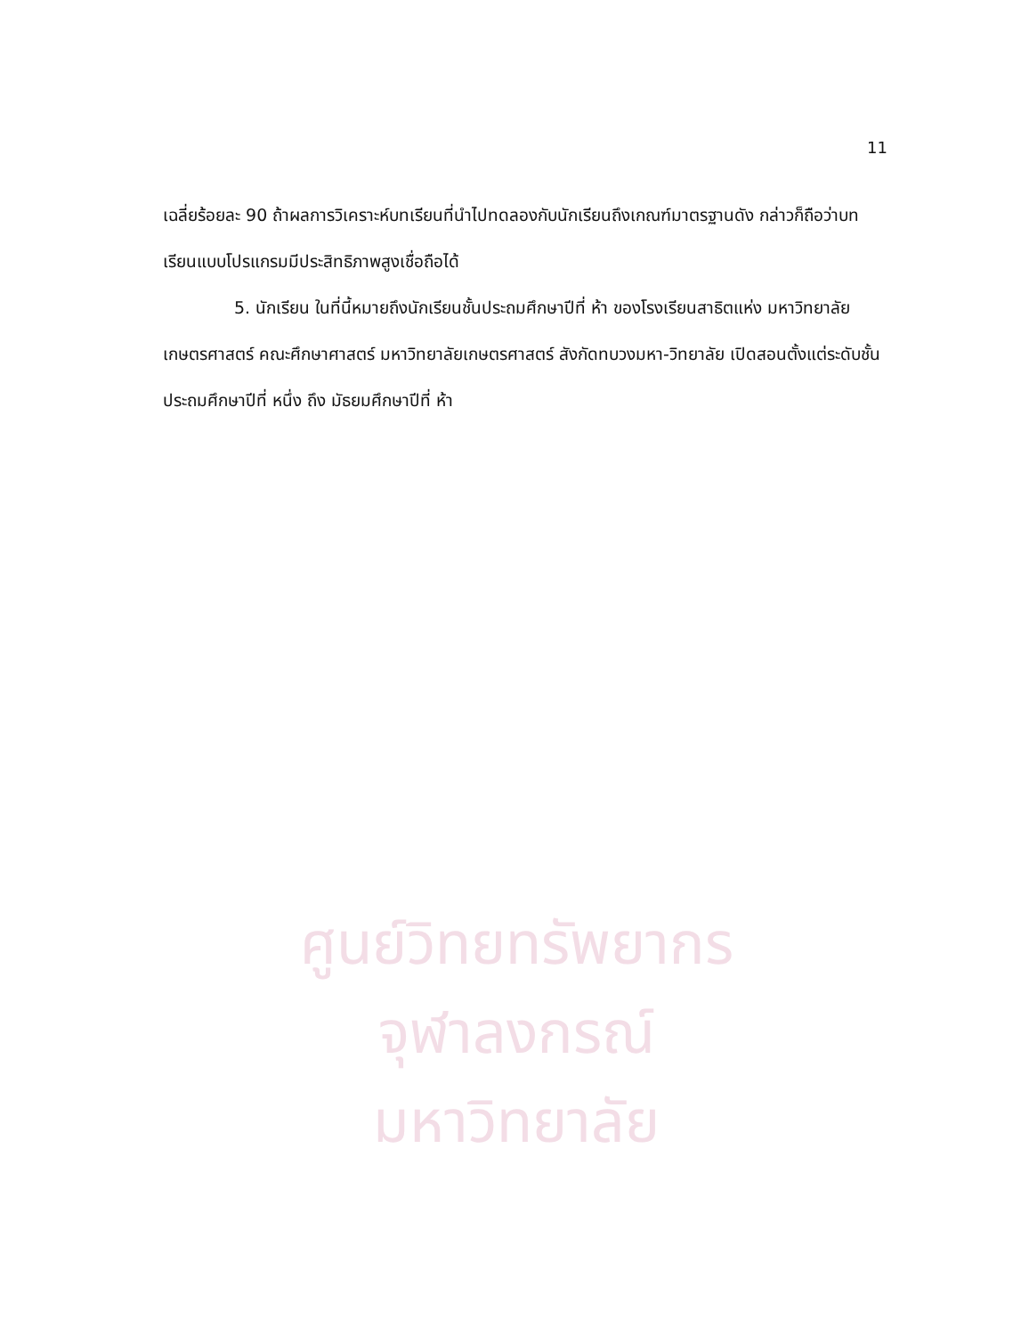ศูนย์วิทยทรัพยากร
จุฬาลงกรณ์มหาวิทยาลัย
11
เฉลี่ยร้อยละ 90 ถ้าผลการวิเคราะห์บทเรียนที่นำไปทดลองกับนักเรียนถึงเกณฑ์มาตรฐานดัง กล่าวก็ถือว่าบทเรียนแบบโปรแกรมมีประสิทธิภาพสูงเชื่อถือได้
5. นักเรียน ในที่นี้หมายถึงนักเรียนชั้นประถมศึกษาปีที่ ห้า ของโรงเรียนสาธิตแห่ง มหาวิทยาลัยเกษตรศาสตร์ คณะศึกษาศาสตร์ มหาวิทยาลัยเกษตรศาสตร์ สังกัดทบวงมหา-วิทยาลัย เปิดสอนตั้งแต่ระดับชั้นประถมศึกษาปีที่ หนึ่ง ถึง มัธยมศึกษาปีที่ ห้า